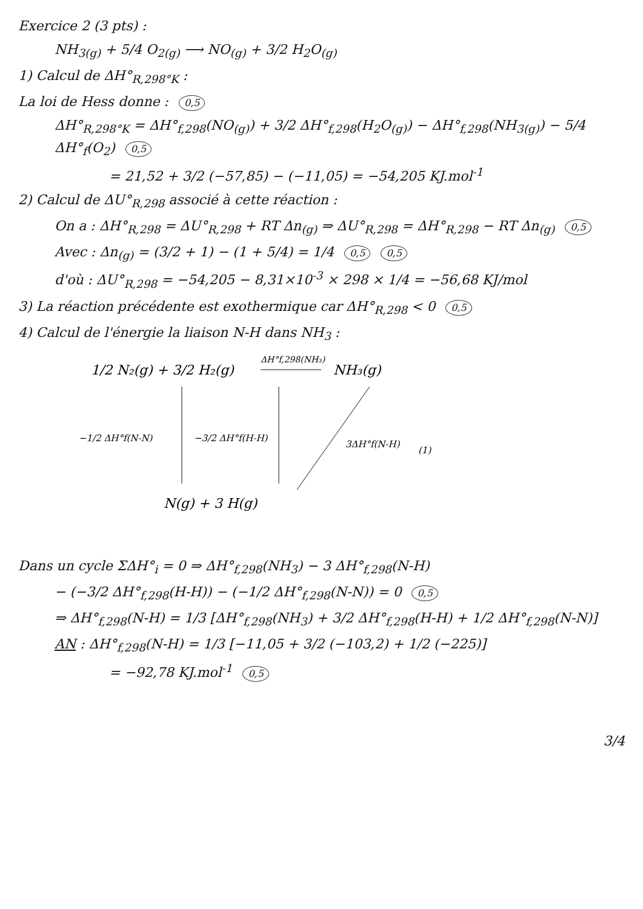Exercice 2 (3 pts) :
NH<sub>3(g)</sub> + 5/4 O<sub>2(g)</sub> ⟶ NO<sub>(g)</sub> + 3/2 H<sub>2</sub>O<sub>(g)</sub>
1) Calcul de ΔH°<sub>R,298°K</sub> :
La loi de Hess donne : 0,5
ΔH°<sub>R,298°K</sub> = ΔH°<sub>f,298</sub>(NO<sub>(g)</sub>) + 3/2 ΔH°<sub>f,298</sub>(H<sub>2</sub>O<sub>(g)</sub>) − ΔH°<sub>f,298</sub>(NH<sub>3(g)</sub>) − 5/4 ΔH°<sub>f</sub>(O<sub>2</sub>) 0,5
= 21,52 + 3/2 (−57,85) − (−11,05) = −54,205 KJ.mol<sup>-1</sup>
2) Calcul de ΔU°<sub>R,298</sub> associé à cette réaction :
On a : ΔH°<sub>R,298</sub> = ΔU°<sub>R,298</sub> + RT Δn<sub>(g)</sub> ⇒ ΔU°<sub>R,298</sub> = ΔH°<sub>R,298</sub> − RT Δn<sub>(g)</sub> 0,5
Avec : Δn<sub>(g)</sub> = (3/2 + 1) − (1 + 5/4) = 1/4 0,5 0,5
d'où : ΔU°<sub>R,298</sub> = −54,205 − 8,31×10<sup>-3</sup> × 298 × 1/4 = −56,68 KJ/mol
3) La réaction précédente est exothermique car ΔH°<sub>R,298</sub> < 0 0,5
4) Calcul de l'énergie la liaison N-H dans NH<sub>3</sub> :
1/2 N₂(g) + 3/2 H₂(g)
ΔH°f,298(NH₃)
NH₃(g)
−1/2 ΔH°f(N-N)
−3/2 ΔH°f(H-H)
3ΔH°f(N-H)
(1)
N(g) + 3 H(g)
Dans un cycle ΣΔH°<sub>i</sub> = 0 ⇒ ΔH°<sub>f,298</sub>(NH<sub>3</sub>) − 3 ΔH°<sub>f,298</sub>(N-H)
− (−3/2 ΔH°<sub>f,298</sub>(H-H)) − (−1/2 ΔH°<sub>f,298</sub>(N-N)) = 0 0,5
⇒ ΔH°<sub>f,298</sub>(N-H) = 1/3 [ΔH°<sub>f,298</sub>(NH<sub>3</sub>) + 3/2 ΔH°<sub>f,298</sub>(H-H) + 1/2 ΔH°<sub>f,298</sub>(N-N)]
AN : ΔH°<sub>f,298</sub>(N-H) = 1/3 [−11,05 + 3/2 (−103,2) + 1/2 (−225)]
= −92,78 KJ.mol<sup>-1</sup> 0,5
3/4